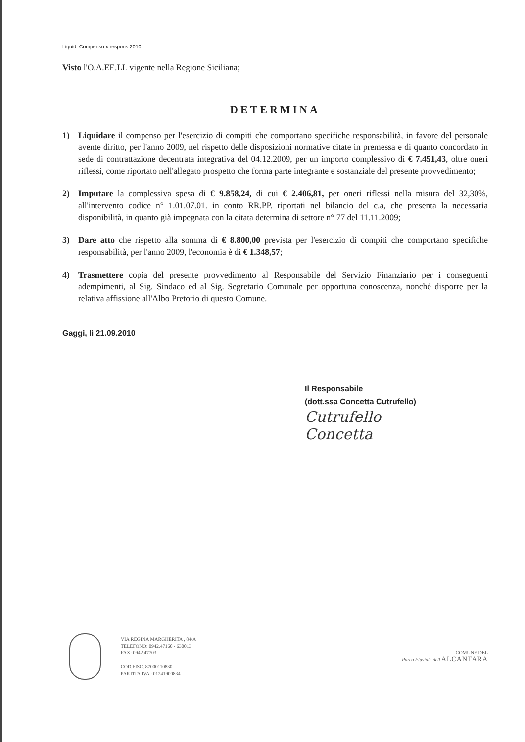Liquid. Compenso x respons.2010
Visto l'O.A.EE.LL vigente nella Regione Siciliana;
DETERMINA
1) Liquidare il compenso per l'esercizio di compiti che comportano specifiche responsabilità, in favore del personale avente diritto, per l'anno 2009, nel rispetto delle disposizioni normative citate in premessa e di quanto concordato in sede di contrattazione decentrata integrativa del 04.12.2009, per un importo complessivo di € 7.451,43, oltre oneri riflessi, come riportato nell'allegato prospetto che forma parte integrante e sostanziale del presente provvedimento;
2) Imputare la complessiva spesa di € 9.858,24, di cui € 2.406,81, per oneri riflessi nella misura del 32,30%, all'intervento codice n° 1.01.07.01. in conto RR.PP. riportati nel bilancio del c.a, che presenta la necessaria disponibilità, in quanto già impegnata con la citata determina di settore n° 77 del 11.11.2009;
3) Dare atto che rispetto alla somma di € 8.800,00 prevista per l'esercizio di compiti che comportano specifiche responsabilità, per l'anno 2009, l'economia è di € 1.348,57;
4) Trasmettere copia del presente provvedimento al Responsabile del Servizio Finanziario per i conseguenti adempimenti, al Sig. Sindaco ed al Sig. Segretario Comunale per opportuna conoscenza, nonché disporre per la relativa affissione all'Albo Pretorio di questo Comune.
Gaggi, lì 21.09.2010
Il Responsabile
(dott.ssa Concetta Cutrufello)
Cutrufello Concetta
VIA REGINA MARGHERITA , 84/A
TELEFONO: 0942.47160 - 630013
FAX: 0942.47703
COD.FISC. 87000110830
PARTITA IVA : 01241900834
COMUNE DEL
Parco Fluviale dell'ALCANTARA